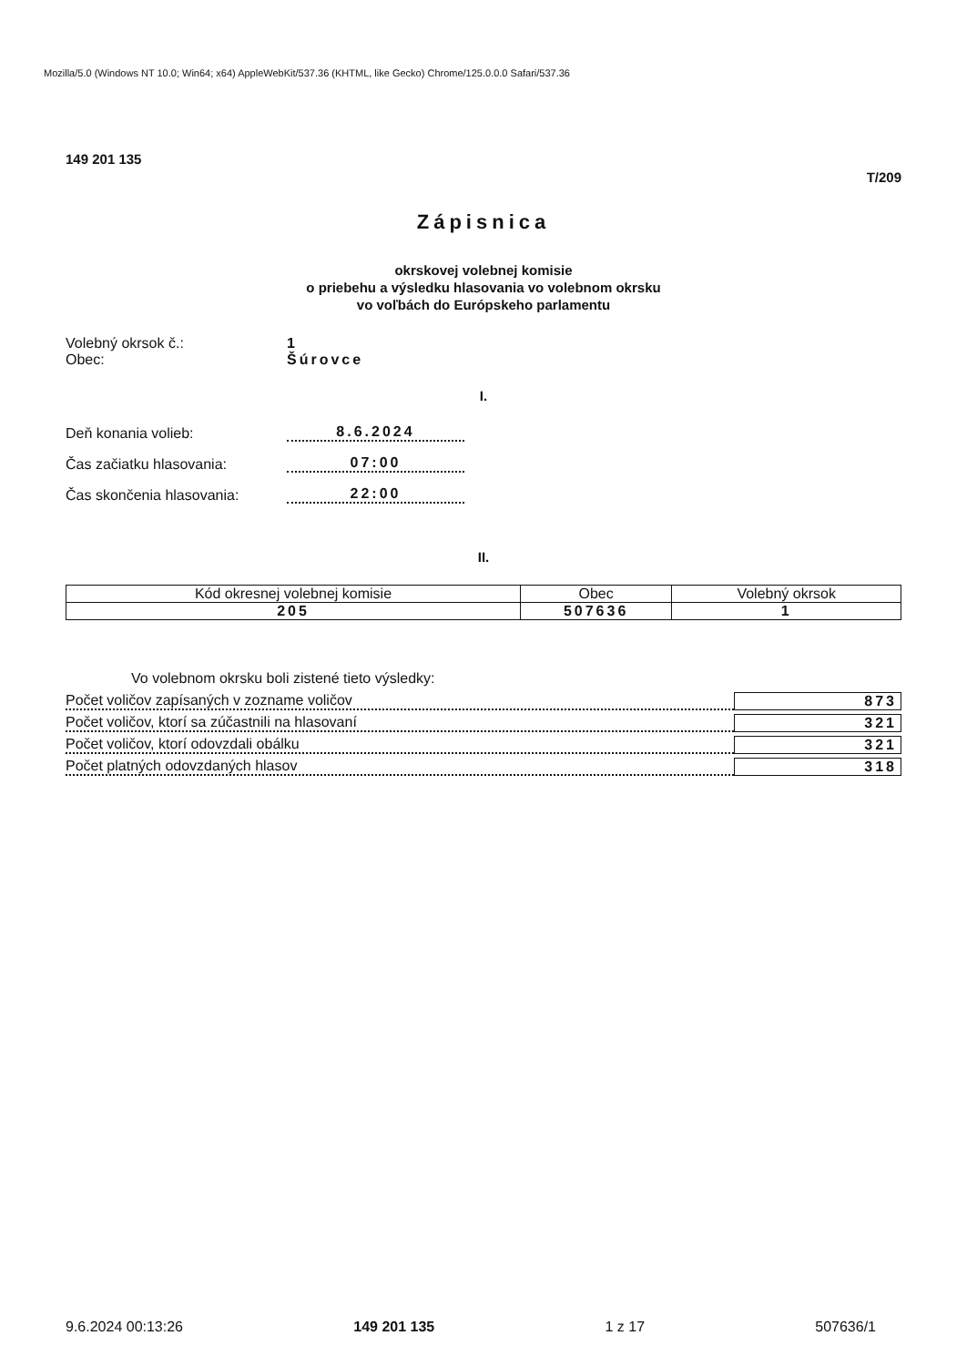Mozilla/5.0 (Windows NT 10.0; Win64; x64) AppleWebKit/537.36 (KHTML, like Gecko) Chrome/125.0.0.0 Safari/537.36
149 201 135 T/209
Zápisnica
okrskovej volebnej komisie
o priebehu a výsledku hlasovania vo volebnom okrsku
vo voľbách do Európskeho parlamentu
Volebný okrsok č.: 1
Obec: Šúrovce
I.
Deň konania volieb: 8.6.2024
Čas začiatku hlasovania: 07:00
Čas skončenia hlasovania: 22:00
II.
| Kód okresnej volebnej komisie | Obec | Volebný okrsok |
| --- | --- | --- |
| 205 | 507636 | 1 |
Vo volebnom okrsku boli zistené tieto výsledky:
Počet voličov zapísaných v zozname voličov 873
Počet voličov, ktorí sa zúčastnili na hlasovaní 321
Počet voličov, ktorí odovzdali obálku 321
Počet platných odovzdaných hlasov 318
9.6.2024 00:13:26 149 201 135 1 z 17 507636/1